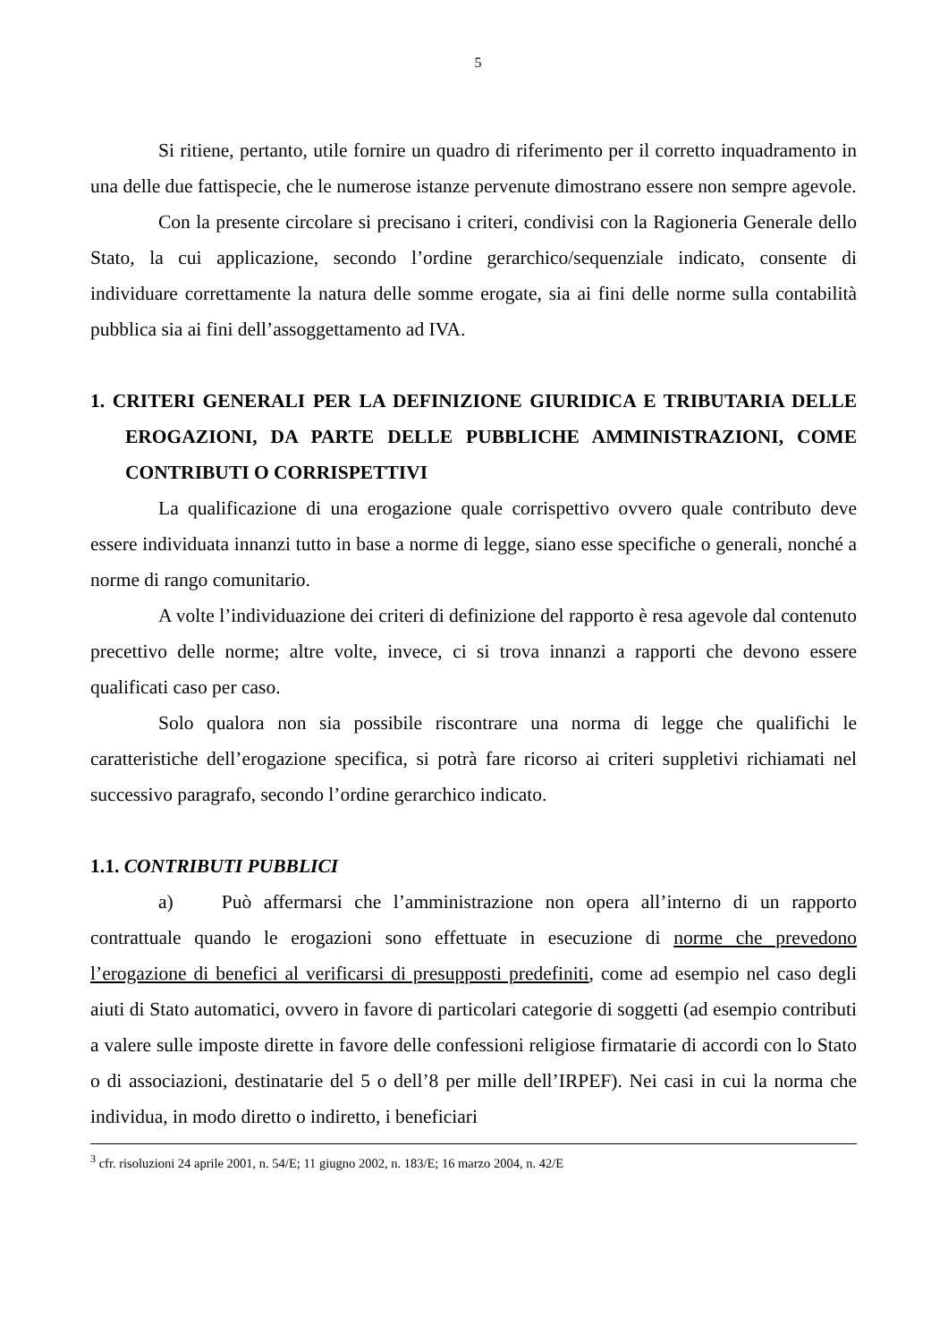5
Si ritiene, pertanto, utile fornire un quadro di riferimento per il corretto inquadramento in una delle due fattispecie, che le numerose istanze pervenute dimostrano essere non sempre agevole.
Con la presente circolare si precisano i criteri, condivisi con la Ragioneria Generale dello Stato, la cui applicazione, secondo l’ordine gerarchico/sequenziale indicato, consente di individuare correttamente la natura delle somme erogate, sia ai fini delle norme sulla contabilità pubblica sia ai fini dell’assoggettamento ad IVA.
1. CRITERI GENERALI PER LA DEFINIZIONE GIURIDICA E TRIBUTARIA DELLE EROGAZIONI, DA PARTE DELLE PUBBLICHE AMMINISTRAZIONI, COME CONTRIBUTI O CORRISPETTIVI
La qualificazione di una erogazione quale corrispettivo ovvero quale contributo deve essere individuata innanzi tutto in base a norme di legge, siano esse specifiche o generali, nonché a norme di rango comunitario.
A volte l’individuazione dei criteri di definizione del rapporto è resa agevole dal contenuto precettivo delle norme; altre volte, invece, ci si trova innanzi a rapporti che devono essere qualificati caso per caso.
Solo qualora non sia possibile riscontrare una norma di legge che qualifichi le caratteristiche dell’erogazione specifica, si potrà fare ricorso ai criteri suppletivi richiamati nel successivo paragrafo, secondo l’ordine gerarchico indicato.
1.1. CONTRIBUTI PUBBLICI
a) Può affermarsi che l’amministrazione non opera all’interno di un rapporto contrattuale quando le erogazioni sono effettuate in esecuzione di norme che prevedono l’erogazione di benefici al verificarsi di presupposti predefiniti, come ad esempio nel caso degli aiuti di Stato automatici, ovvero in favore di particolari categorie di soggetti (ad esempio contributi a valere sulle imposte dirette in favore delle confessioni religiose firmatarie di accordi con lo Stato o di associazioni, destinatarie del 5 o dell’8 per mille dell’IRPEF). Nei casi in cui la norma che individua, in modo diretto o indiretto, i beneficiari
<sup>3</sup> cfr. risoluzioni 24 aprile 2001, n. 54/E; 11 giugno 2002, n. 183/E; 16 marzo 2004, n. 42/E